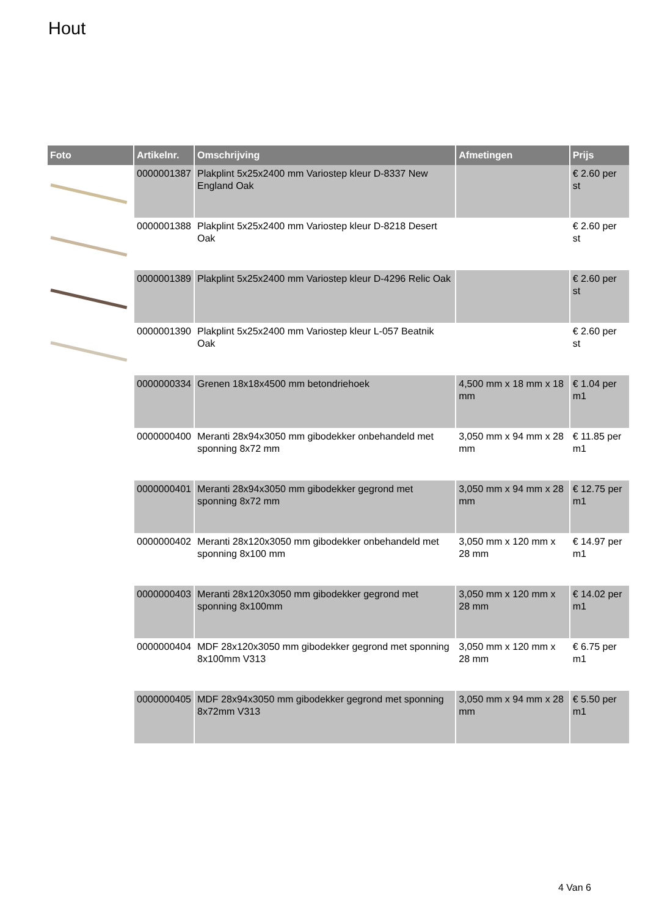Hout
| Foto | Artikelnr. | Omschrijving | Afmetingen | Prijs |
| --- | --- | --- | --- | --- |
| | 0000001387 | Plakplint 5x25x2400 mm Variostep kleur D-8337 New England Oak | | € 2.60 per st |
| | 0000001388 | Plakplint 5x25x2400 mm Variostep kleur D-8218 Desert Oak | | € 2.60 per st |
| | 0000001389 | Plakplint 5x25x2400 mm Variostep kleur D-4296 Relic Oak | | € 2.60 per st |
| | 0000001390 | Plakplint 5x25x2400 mm Variostep kleur L-057 Beatnik Oak | | € 2.60 per st |
| | 0000000334 | Grenen 18x18x4500 mm betondriehoek | 4,500 mm x 18 mm x 18 mm | € 1.04 per m1 |
| | 0000000400 | Meranti 28x94x3050 mm gibodekker onbehandeld met sponning 8x72 mm | 3,050 mm x 94 mm x 28 mm | € 11.85 per m1 |
| | 0000000401 | Meranti 28x94x3050 mm gibodekker gegrond met sponning 8x72 mm | 3,050 mm x 94 mm x 28 mm | € 12.75 per m1 |
| | 0000000402 | Meranti 28x120x3050 mm gibodekker onbehandeld met sponning 8x100 mm | 3,050 mm x 120 mm x 28 mm | € 14.97 per m1 |
| | 0000000403 | Meranti 28x120x3050 mm gibodekker gegrond met sponning 8x100mm | 3,050 mm x 120 mm x 28 mm | € 14.02 per m1 |
| | 0000000404 | MDF 28x120x3050 mm gibodekker gegrond met sponning 8x100mm V313 | 3,050 mm x 120 mm x 28 mm | € 6.75 per m1 |
| | 0000000405 | MDF 28x94x3050 mm gibodekker gegrond met sponning 8x72mm V313 | 3,050 mm x 94 mm x 28 mm | € 5.50 per m1 |
4 Van 6